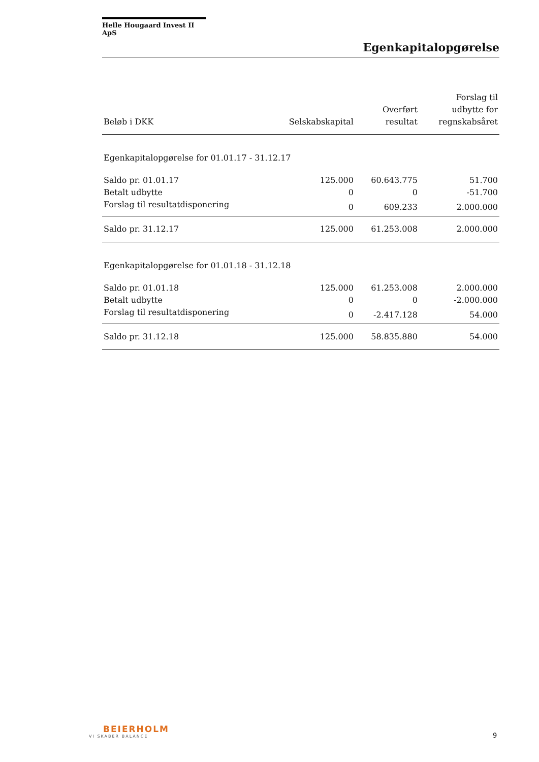Helle Hougaard Invest II ApS
Egenkapitalopgørelse
| Beløb i DKK | Selskabskapital | Overført resultat | Forslag til udbytte for regnskabsåret |
| --- | --- | --- | --- |
| Egenkapitalopgørelse for 01.01.17 - 31.12.17 | | | |
| Saldo pr. 01.01.17 | 125.000 | 60.643.775 | 51.700 |
| Betalt udbytte | 0 | 0 | -51.700 |
| Forslag til resultatdisponering | 0 | 609.233 | 2.000.000 |
| Saldo pr. 31.12.17 | 125.000 | 61.253.008 | 2.000.000 |
| Egenkapitalopgørelse for 01.01.18 - 31.12.18 | | | |
| Saldo pr. 01.01.18 | 125.000 | 61.253.008 | 2.000.000 |
| Betalt udbytte | 0 | 0 | -2.000.000 |
| Forslag til resultatdisponering | 0 | -2.417.128 | 54.000 |
| Saldo pr. 31.12.18 | 125.000 | 58.835.880 | 54.000 |
BEIERHOLM
VI SKABER BALANCE
9